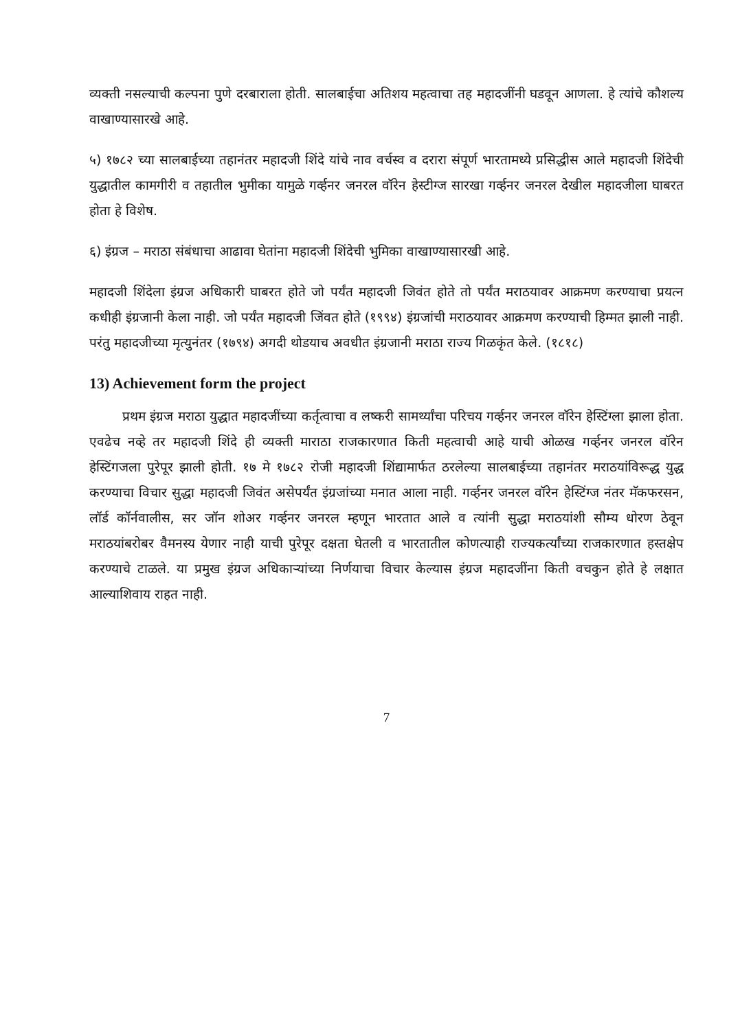व्यक्ती नसल्याची कल्पना पुणे दरबाराला होती. सालबाईचा अतिशय महत्वाचा तह महादजींनी घडवून आणला. हे त्यांचे कौशल्य वाखाण्यासारखे आहे.
५) १७८२ च्या सालबाईच्या तहानंतर महादजी शिंदे यांचे नाव वर्चस्व व दरारा संपूर्ण भारतामध्ये प्रसिद्धीस आले महादजी शिंदेची युद्धातील कामगीरी व तहातील भुमीका यामुळे गर्व्हनर जनरल वॉरेन हेस्टीग्ज सारखा गर्व्हनर जनरल देखील महादजीला घाबरत होता हे विशेष.
६) इंग्रज – मराठा संबंधाचा आढावा घेतांना महादजी शिंदेची भुमिका वाखाण्यासारखी आहे.
महादजी शिंदेला इंग्रज अधिकारी घाबरत होते जो पर्यंत महादजी जिवंत होते तो पर्यंत मराठयावर आक्रमण करण्याचा प्रयत्न कधीही इंग्रजानी केला नाही. जो पर्यंत महादजी जिंवत होते (१९९४) इंग्रजांची मराठयावर आक्रमण करण्याची हिम्मत झाली नाही. परंतु महादजीच्या मृत्युनंतर (१७९४) अगदी थोडयाच अवधीत इंग्रजानी मराठा राज्य गिळकृंत केले. (१८१८)
13) Achievement form the project
प्रथम इंग्रज मराठा युद्धात महादजींच्या कर्तृत्वाचा व लष्करी सामर्थ्यांचा परिचय गर्व्हनर जनरल वॉरेन हेस्टिंग्ला झाला होता. एवढेच नव्हे तर महादजी शिंदे ही व्यक्ती माराठा राजकारणात किती महत्वाची आहे याची ओळख गर्व्हनर जनरल वॉरेन हेस्टिंगजला पुरेपूर झाली होती. १७ मे १७८२ रोजी महादजी शिंद्यामार्फत ठरलेल्या सालबाईच्या तहानंतर मराठयांविरूद्ध युद्ध करण्याचा विचार सुद्धा महादजी जिवंत असेपर्यंत इंग्रजांच्या मनात आला नाही. गर्व्हनर जनरल वॉरेन हेस्टिंग्ज नंतर मॅकफरसन, लॉर्ड कॉर्नवालीस, सर जॉन शोअर गर्व्हनर जनरल म्हणून भारतात आले व त्यांनी सुद्धा मराठयांशी सौम्य धोरण ठेवून मराठयांबरोबर वैमनस्य येणार नाही याची पुरेपूर दक्षता घेतली व भारतातील कोणत्याही राज्यकर्त्यांच्या राजकारणात हस्तक्षेप करण्याचे टाळले. या प्रमुख इंग्रज अधिकाऱ्यांच्या निर्णयाचा विचार केल्यास इंग्रज महादजींना किती वचकुन होते हे लक्षात आल्याशिवाय राहत नाही.
7